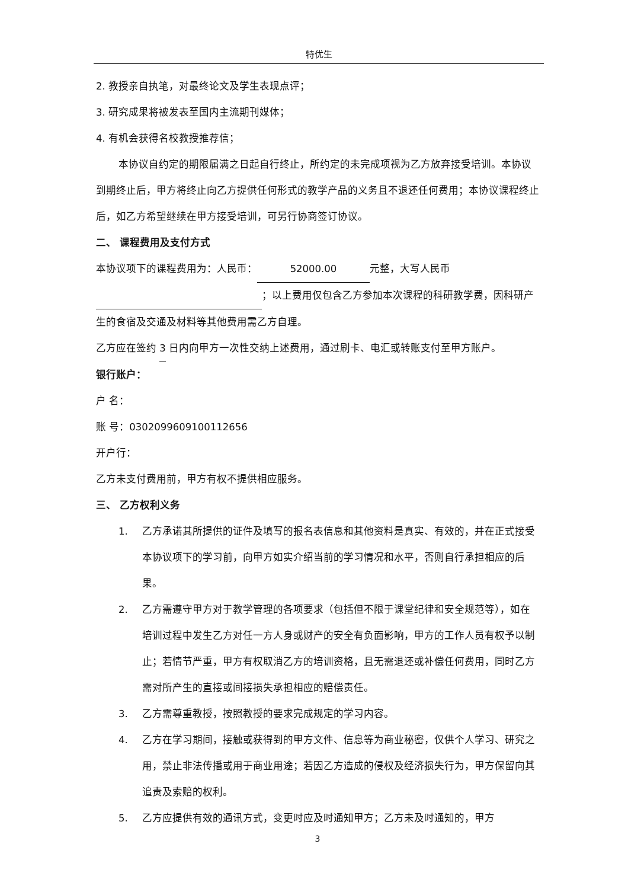特优生
2. 教授亲自执笔，对最终论文及学生表现点评；
3. 研究成果将被发表至国内主流期刊媒体；
4. 有机会获得名校教授推荐信；
本协议自约定的期限届满之日起自行终止，所约定的未完成项视为乙方放弃接受培训。本协议到期终止后，甲方将终止向乙方提供任何形式的教学产品的义务且不退还任何费用；本协议课程终止后，如乙方希望继续在甲方接受培训，可另行协商签订协议。
二、 课程费用及支付方式
本协议项下的课程费用为：人民币： 52000.00 元整，大写人民币 ；以上费用仅包含乙方参加本次课程的科研教学费，因科研产生的食宿及交通及材料等其他费用需乙方自理。
乙方应在签约 3 日内向甲方一次性交纳上述费用，通过刷卡、电汇或转账支付至甲方账户。
银行账户：
户 名：
账 号：0302099609100112656
开户行：
乙方未支付费用前，甲方有权不提供相应服务。
三、 乙方权利义务
1. 乙方承诺其所提供的证件及填写的报名表信息和其他资料是真实、有效的，并在正式接受本协议项下的学习前，向甲方如实介绍当前的学习情况和水平，否则自行承担相应的后果。
2. 乙方需遵守甲方对于教学管理的各项要求（包括但不限于课堂纪律和安全规范等），如在培训过程中发生乙方对任一方人身或财产的安全有负面影响，甲方的工作人员有权予以制止；若情节严重，甲方有权取消乙方的培训资格，且无需退还或补偿任何费用，同时乙方需对所产生的直接或间接损失承担相应的赔偿责任。
3. 乙方需尊重教授，按照教授的要求完成规定的学习内容。
4. 乙方在学习期间，接触或获得到的甲方文件、信息等为商业秘密，仅供个人学习、研究之用，禁止非法传播或用于商业用途；若因乙方造成的侵权及经济损失行为，甲方保留向其追责及索赔的权利。
5. 乙方应提供有效的通讯方式，变更时应及时通知甲方；乙方未及时通知的，甲方
3